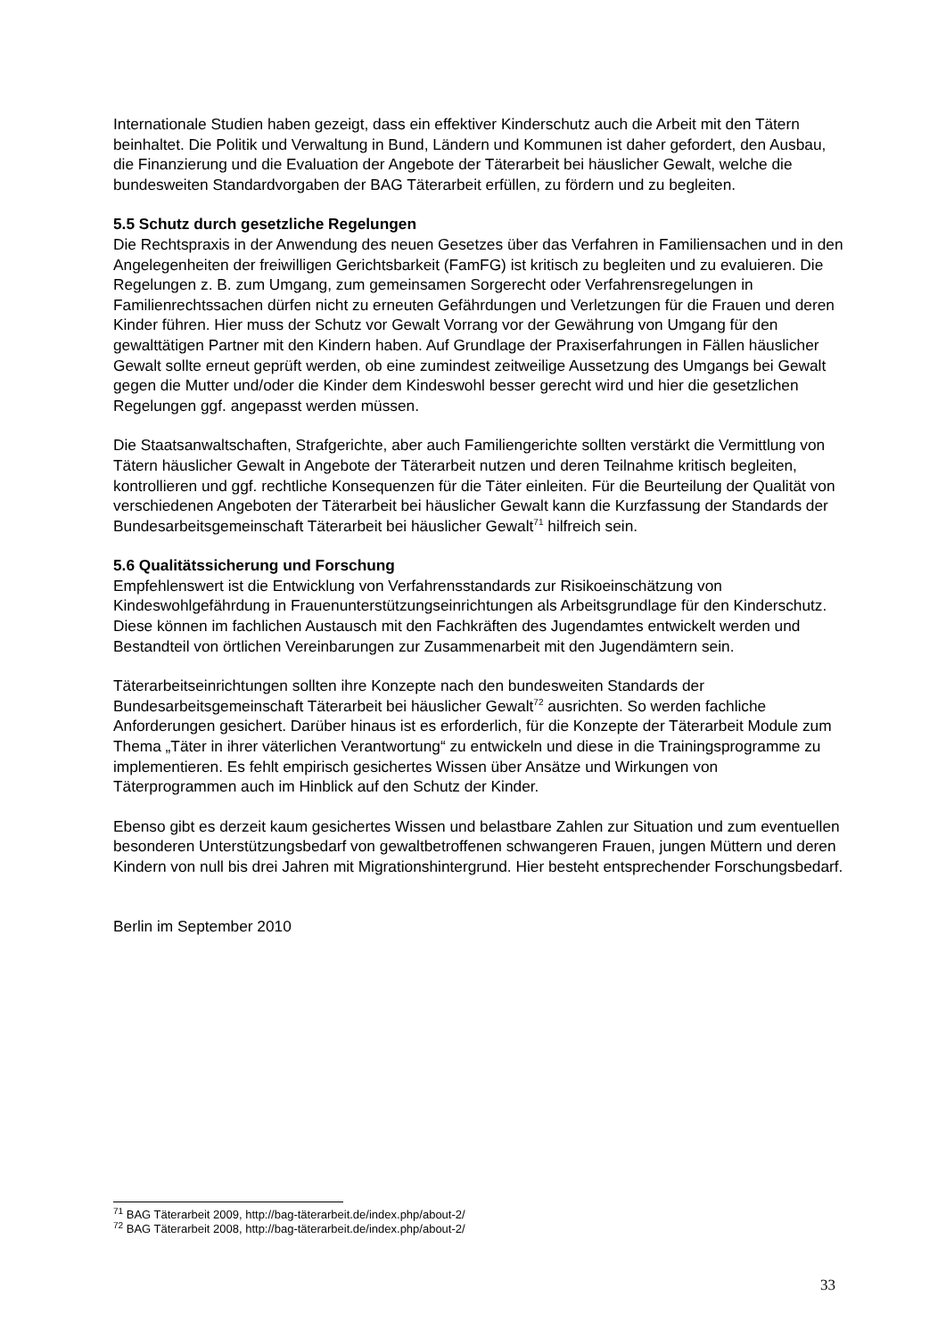Internationale Studien haben gezeigt, dass ein effektiver Kinderschutz auch die Arbeit mit den Tätern beinhaltet. Die Politik und Verwaltung in Bund, Ländern und Kommunen ist daher gefordert, den Ausbau, die Finanzierung und die Evaluation der Angebote der Täterarbeit bei häuslicher Gewalt, welche die bundesweiten Standardvorgaben der BAG Täterarbeit erfüllen, zu fördern und zu begleiten.
5.5 Schutz durch gesetzliche Regelungen
Die Rechtspraxis in der Anwendung des neuen Gesetzes über das Verfahren in Familiensachen und in den Angelegenheiten der freiwilligen Gerichtsbarkeit (FamFG) ist kritisch zu begleiten und zu evaluieren. Die Regelungen z. B. zum Umgang, zum gemeinsamen Sorgerecht oder Verfahrensregelungen in Familienrechtssachen dürfen nicht zu erneuten Gefährdungen und Verletzungen für die Frauen und deren Kinder führen. Hier muss der Schutz vor Gewalt Vorrang vor der Gewährung von Umgang für den gewalttätigen Partner mit den Kindern haben. Auf Grundlage der Praxiserfahrungen in Fällen häuslicher Gewalt sollte erneut geprüft werden, ob eine zumindest zeitweilige Aussetzung des Umgangs bei Gewalt gegen die Mutter und/oder die Kinder dem Kindeswohl besser gerecht wird und hier die gesetzlichen Regelungen ggf. angepasst werden müssen.
Die Staatsanwaltschaften, Strafgerichte, aber auch Familiengerichte sollten verstärkt die Vermittlung von Tätern häuslicher Gewalt in Angebote der Täterarbeit nutzen und deren Teilnahme kritisch begleiten, kontrollieren und ggf. rechtliche Konsequenzen für die Täter einleiten. Für die Beurteilung der Qualität von verschiedenen Angeboten der Täterarbeit bei häuslicher Gewalt kann die Kurzfassung der Standards der Bundesarbeitsgemeinschaft Täterarbeit bei häuslicher Gewalt<sup>71</sup> hilfreich sein.
5.6 Qualitätssicherung und Forschung
Empfehlenswert ist die Entwicklung von Verfahrensstandards zur Risikoeinschätzung von Kindeswohlgefährdung in Frauenunterstützungseinrichtungen als Arbeitsgrundlage für den Kinderschutz. Diese können im fachlichen Austausch mit den Fachkräften des Jugendamtes entwickelt werden und Bestandteil von örtlichen Vereinbarungen zur Zusammenarbeit mit den Jugendämtern sein.
Täterarbeitseinrichtungen sollten ihre Konzepte nach den bundesweiten Standards der Bundesarbeitsgemeinschaft Täterarbeit bei häuslicher Gewalt<sup>72</sup> ausrichten. So werden fachliche Anforderungen gesichert. Darüber hinaus ist es erforderlich, für die Konzepte der Täterarbeit Module zum Thema „Täter in ihrer väterlichen Verantwortung“ zu entwickeln und diese in die Trainingsprogramme zu implementieren. Es fehlt empirisch gesichertes Wissen über Ansätze und Wirkungen von Täterprogrammen auch im Hinblick auf den Schutz der Kinder.
Ebenso gibt es derzeit kaum gesichertes Wissen und belastbare Zahlen zur Situation und zum eventuellen besonderen Unterstützungsbedarf von gewaltbetroffenen schwangeren Frauen, jungen Müttern und deren Kindern von null bis drei Jahren mit Migrationshintergrund. Hier besteht entsprechender Forschungsbedarf.
Berlin im September 2010
<sup>71</sup> BAG Täterarbeit 2009, http://bag-täterarbeit.de/index.php/about-2/
<sup>72</sup> BAG Täterarbeit 2008, http://bag-täterarbeit.de/index.php/about-2/
33